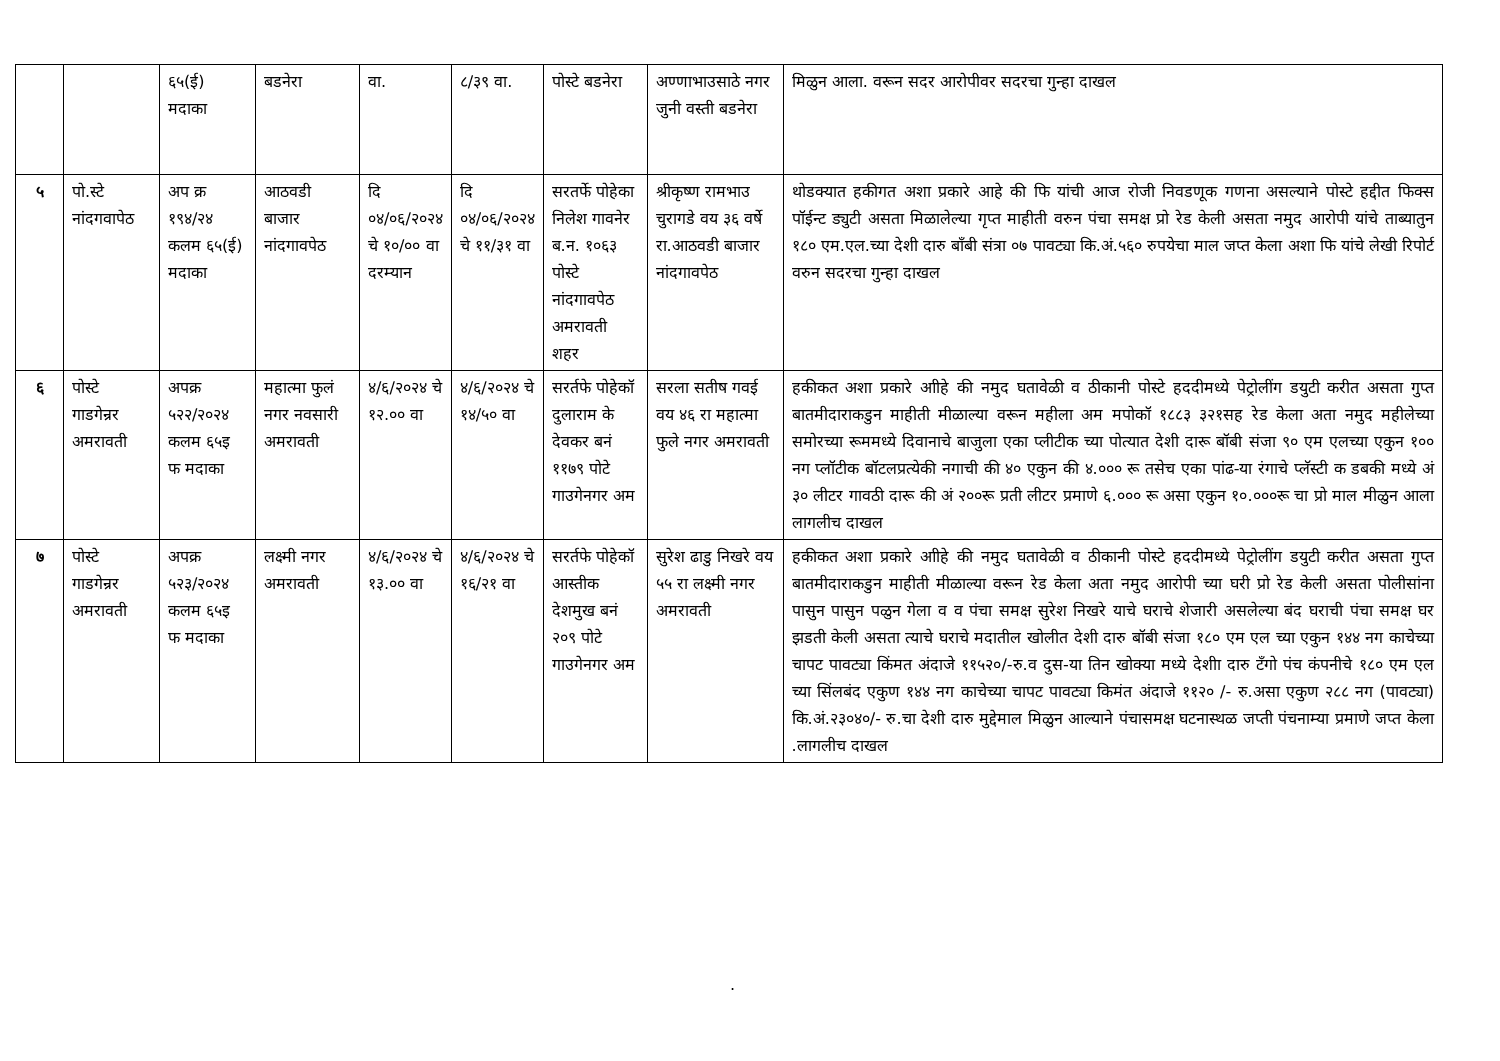| | | ६५(ई) मदाका | बडनेरा | वा. | ८/३९ वा. | पोस्टे बडनेरा | अण्णाभाउसाठे नगर जुनी वस्ती बडनेरा | मिळुन आला. वरून सदर आरोपीवर सदरचा गुन्हा दाखल |
| ५ | पो.स्टे नांदगवापेठ | अप क्र १९४/२४ कलम ६५(ई) मदाका | आठवडी बाजार नांदगावपेठ | दि ०४/०६/२०२४ चे १०/०० वा दरम्यान | दि ०४/०६/२०२४ चे ११/३१ वा | सरतर्फे पोहेका निलेश गावनेर ब.न. १०६३ पोस्टे नांदगावपेठ अमरावती शहर | श्रीकृष्ण रामभाउ चुरागडे वय ३६ वर्षे रा.आठवडी बाजार नांदगावपेठ | थोडक्यात हकीगत अशा प्रकारे आहे की फि यांची आज रोजी निवडणूक गणना असल्याने पोस्टे हद्दीत फिक्स पॉईन्ट ड्युटी असता मिळालेल्या गृप्त माहीती वरुन पंचा समक्ष प्रो रेड केली असता नमुद आरोपी यांचे ताब्यातुन १८० एम.एल.च्या देशी दारु बाँबी संत्रा ०७ पावट्या कि.अं.५६० रुपयेचा माल जप्त केला अशा फि यांचे लेखी रिपोर्ट वरुन सदरचा गुन्हा दाखल |
| ६ | पोस्टे गाडगेन्रर अमरावती | अपक्र ५२२/२०२४ कलम ६५इ फ मदाका | महात्मा फुलं नगर नवसारी अमरावती | ४/६/२०२४ चे १२.०० वा | ४/६/२०२४ चे १४/५० वा | सरर्तफे पोहेकॉ दुलाराम के देवकर बनं ११७९ पोटे गाउगेनगर अम | सरला सतीष गवई वय ४६ रा महात्मा फुले नगर अमरावती | हकीकत अशा प्रकारे आीहे की नमुद घतावेळी व ठीकानी पोस्टे हददीमध्ये पेट्रोलींग डयुटी करीत असता गुप्त बातमीदाराकडुन माहीती मीळाल्या वरून महीला अम मपोकॉ १८८३ ३२१सह रेड केला अता नमुद महीलेच्या समोरच्या रूममध्ये दिवानाचे बाजुला एका प्लीटीक च्या पोत्यात देशी दारू बॉबी संजा ९० एम एलच्या एकुन १०० नग प्लॉटीक बॉटलप्रत्येकी नगाची की ४० एकुन की ४.००० रू तसेच एका पांढ-या रंगाचे प्लॅस्टी क डबकी मध्ये अं ३० लीटर गावठी दारू की अं २००रू प्रती लीटर प्रमाणे ६.००० रू असा एकुन १०.०००रू चा प्रो माल मीळुन आला लागलीच दाखल |
| ७ | पोस्टे गाडगेन्रर अमरावती | अपक्र ५२३/२०२४ कलम ६५इ फ मदाका | लक्ष्मी नगर अमरावती | ४/६/२०२४ चे १३.०० वा | ४/६/२०२४ चे १६/२१ वा | सरर्तफे पोहेकॉ आस्तीक देशमुख बनं २०९ पोटे गाउगेनगर अम | सुरेश ढाडु निखरे वय ५५ रा लक्ष्मी नगर अमरावती | हकीकत अशा प्रकारे आीहे की नमुद घतावेळी व ठीकानी पोस्टे हददीमध्ये पेट्रोलींग डयुटी करीत असता गुप्त बातमीदाराकडुन माहीती मीळाल्या वरून रेड केला अता नमुद आरोपी च्या घरी प्रो रेड केली असता पोलीसांना पासुन पासुन पळुन गेला व व पंचा समक्ष सुरेश निखरे याचे घराचे शेजारी असलेल्या बंद घराची पंचा समक्ष घर झडती केली असता त्याचे घराचे मदातील खोलीत देशी दारु बॉबी संजा १८० एम एल च्या एकुन १४४ नग काचेच्या चापट पावट्या किंमत अंदाजे ११५२०/-रु.व दुस-या तिन खोक्या मध्ये देशीा दारु टँगो पंच कंपनीचे १८० एम एल च्या सिंलबंद एकुण १४४ नग काचेच्या चापट पावट्या किमंत अंदाजे ११२० /- रु.असा एकुण २८८ नग (पावट्या) कि.अं.२३०४०/- रु.चा देशी दारु मुद्देमाल मिळुन आल्याने पंचासमक्ष घटनास्थळ जप्ती पंचनाम्या प्रमाणे जप्त केला .लागलीच दाखल |
.